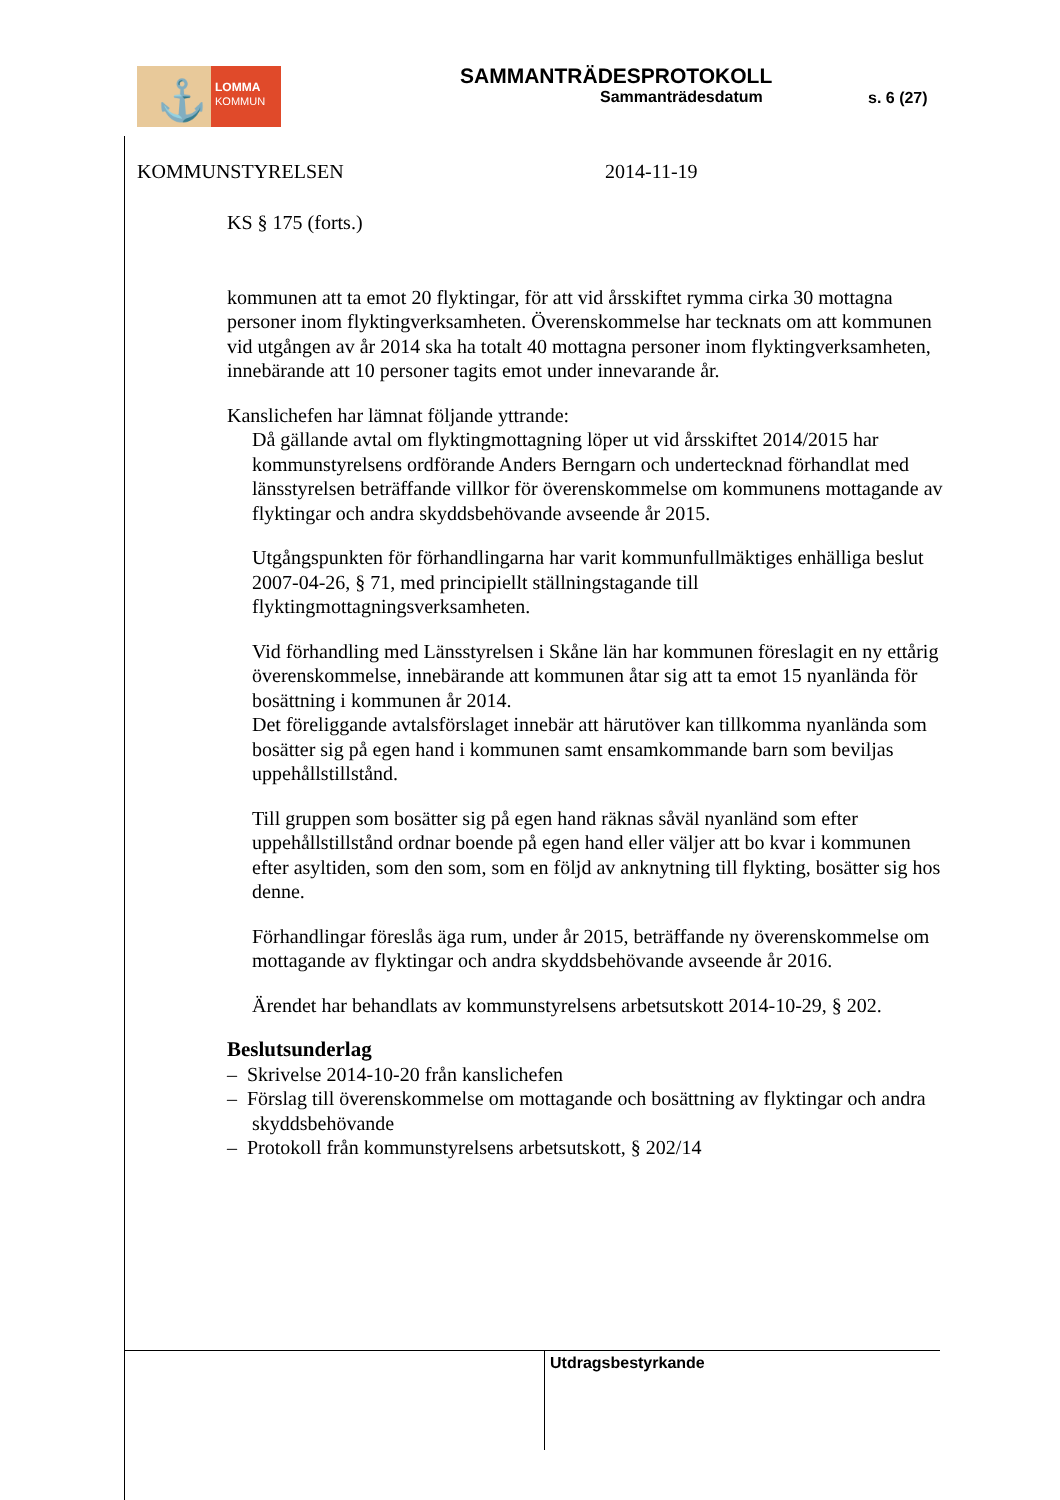LOMMA
KOMMUN
⚓
SAMMANTRÄDESPROTOKOLL
Sammanträdesdatum
s. 6 (27)
KOMMUNSTYRELSEN 2014-11-19
KS § 175 (forts.)
kommunen att ta emot 20 flyktingar, för att vid årsskiftet rymma cirka 30 mottagna personer inom flyktingverksamheten. Överenskommelse har tecknats om att kommunen vid utgången av år 2014 ska ha totalt 40 mottagna personer inom flyktingverksamheten, innebärande att 10 personer tagits emot under innevarande år.
Kanslichefen har lämnat följande yttrande:
Då gällande avtal om flyktingmottagning löper ut vid årsskiftet 2014/2015 har kommunstyrelsens ordförande Anders Berngarn och undertecknad förhandlat med länsstyrelsen beträffande villkor för överenskommelse om kommunens mottagande av flyktingar och andra skyddsbehövande avseende år 2015.
Utgångspunkten för förhandlingarna har varit kommunfullmäktiges enhälliga beslut 2007-04-26, § 71, med principiellt ställningstagande till flyktingmottagningsverksamheten.
Vid förhandling med Länsstyrelsen i Skåne län har kommunen föreslagit en ny ettårig överenskommelse, innebärande att kommunen åtar sig att ta emot 15 nyanlända för bosättning i kommunen år 2014.
Det föreliggande avtalsförslaget innebär att härutöver kan tillkomma nyanlända som bosätter sig på egen hand i kommunen samt ensamkommande barn som beviljas uppehållstillstånd.
Till gruppen som bosätter sig på egen hand räknas såväl nyanländ som efter uppehållstillstånd ordnar boende på egen hand eller väljer att bo kvar i kommunen efter asyltiden, som den som, som en följd av anknytning till flykting, bosätter sig hos denne.
Förhandlingar föreslås äga rum, under år 2015, beträffande ny överenskommelse om mottagande av flyktingar och andra skyddsbehövande avseende år 2016.
Ärendet har behandlats av kommunstyrelsens arbetsutskott 2014-10-29, § 202.
Beslutsunderlag
– Skrivelse 2014-10-20 från kanslichefen
– Förslag till överenskommelse om mottagande och bosättning av flyktingar och andra skyddsbehövande
– Protokoll från kommunstyrelsens arbetsutskott, § 202/14
Utdragsbestyrkande